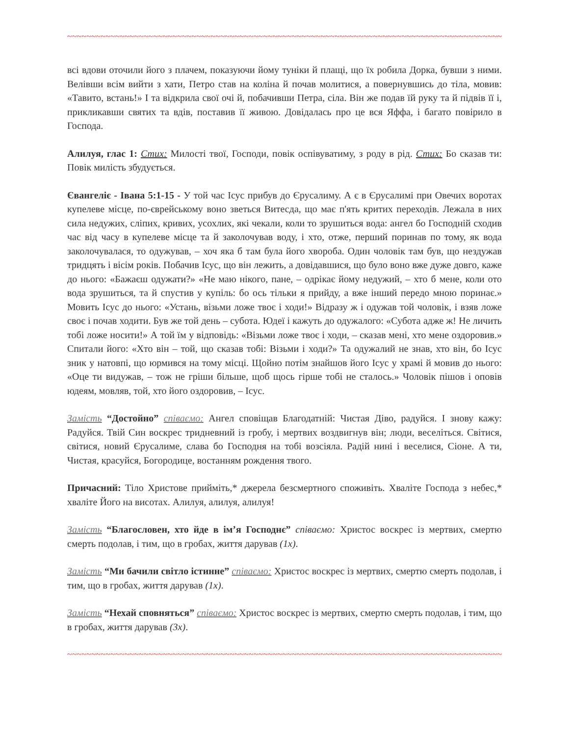~~~~~~~~~~~~~~~~~~~~~~~~~~~~~~~~~~~~~~~~~~~~~~~~~~~~~~~~~~~~~~~~~~~~~~~~~~~~~~~~~~~~~~~~~~~~~~~
всі вдови оточили його з плачем, показуючи йому туніки й плащі, що їх робила Дорка, бувши з ними. Велівши всім вийти з хати, Петро став на коліна й почав молитися, а повернувшись до тіла, мовив: «Тавито, встань!» І та відкрила свої очі й, побачивши Петра, сіла. Він же подав їй руку та й підвів її і, прикликавши святих та вдів, поставив її живою. Довідалась про це вся Яффа, і багато повірило в Господа.
Алилуя, глас 1: Стих: Милості твої, Господи, повік оспівуватиму, з роду в рід. Стих: Бо сказав ти: Повік милість збудується.
Євангеліє - Івана 5:1-15 - У той час Ісус прибув до Єрусалиму. А є в Єрусалимі при Овечих воротах купелеве місце, по-єврейському воно зветься Витесда, що має п'ять критих переходів. Лежала в них сила недужих, сліпих, кривих, усохлих, які чекали, коли то зрушиться вода: ангел бо Господній сходив час від часу в купелеве місце та й заколочував воду, і хто, отже, перший поринав по тому, як вода заколочувалася, то одужував, – хоч яка б там була його хвороба. Один чоловік там був, що нездужав тридцять і вісім років. Побачив Ісус, що він лежить, а довідавшися, що було воно вже дуже довго, каже до нього: «Бажаєш одужати?» «Не маю нікого, пане, – одрікає йому недужий, – хто б мене, коли ото вода зрушиться, та й спустив у купіль: бо ось тільки я прийду, а вже інший передо мною поринає.» Мовить Ісус до нього: «Устань, візьми ложе твоє і ходи!» Відразу ж і одужав той чоловік, і взяв ложе своє і почав ходити. Був же той день – субота. Юдеї і кажуть до одужалого: «Субота адже ж! Не личить тобі ложе носити!» А той їм у відповідь: «Візьми ложе твоє і ходи, – сказав мені, хто мене оздоровив.» Спитали його: «Хто він – той, що сказав тобі: Візьми і ходи?» Та одужалий не знав, хто він, бо Ісус зник у натовпі, що юрмився на тому місці. Щойно потім знайшов його Ісус у храмі й мовив до нього: «Оце ти видужав, – тож не гріши більше, щоб щось гірше тобі не сталось.» Чоловік пішов і оповів юдеям, мовляв, той, хто його оздоровив, – Ісус.
Замість “Достойно” співаємо: Ангел сповіщав Благодатній: Чистая Діво, радуйся. І знову кажу: Радуйся. Твій Син воскрес тридневний із гробу, і мертвих воздвигнув він; люди, веселіться. Світися, світися, новий Єрусалиме, слава бо Господня на тобі возсіяла. Радій нині і веселися, Сіоне. А ти, Чистая, красуйся, Богородице, востанням рождення твого.
Причасний: Тіло Христове прийміть,* джерела безсмертного споживіть. Хваліте Господа з небес,* хваліте Його на висотах. Алилуя, алилуя, алилуя!
Замість “Благословен, хто йде в ім’я Господнє” співаємо: Христос воскрес із мертвих, смертю смерть подолав, і тим, що в гробах, життя дарував (1x).
Замість “Ми бачили світло істинне” співаємо: Христос воскрес із мертвих, смертю смерть подолав, і тим, що в гробах, життя дарував (1x).
Замість “Нехай сповняться” співаємо: Христос воскрес із мертвих, смертю смерть подолав, і тим, що в гробах, життя дарував (3x).
~~~~~~~~~~~~~~~~~~~~~~~~~~~~~~~~~~~~~~~~~~~~~~~~~~~~~~~~~~~~~~~~~~~~~~~~~~~~~~~~~~~~~~~~~~~~~~~